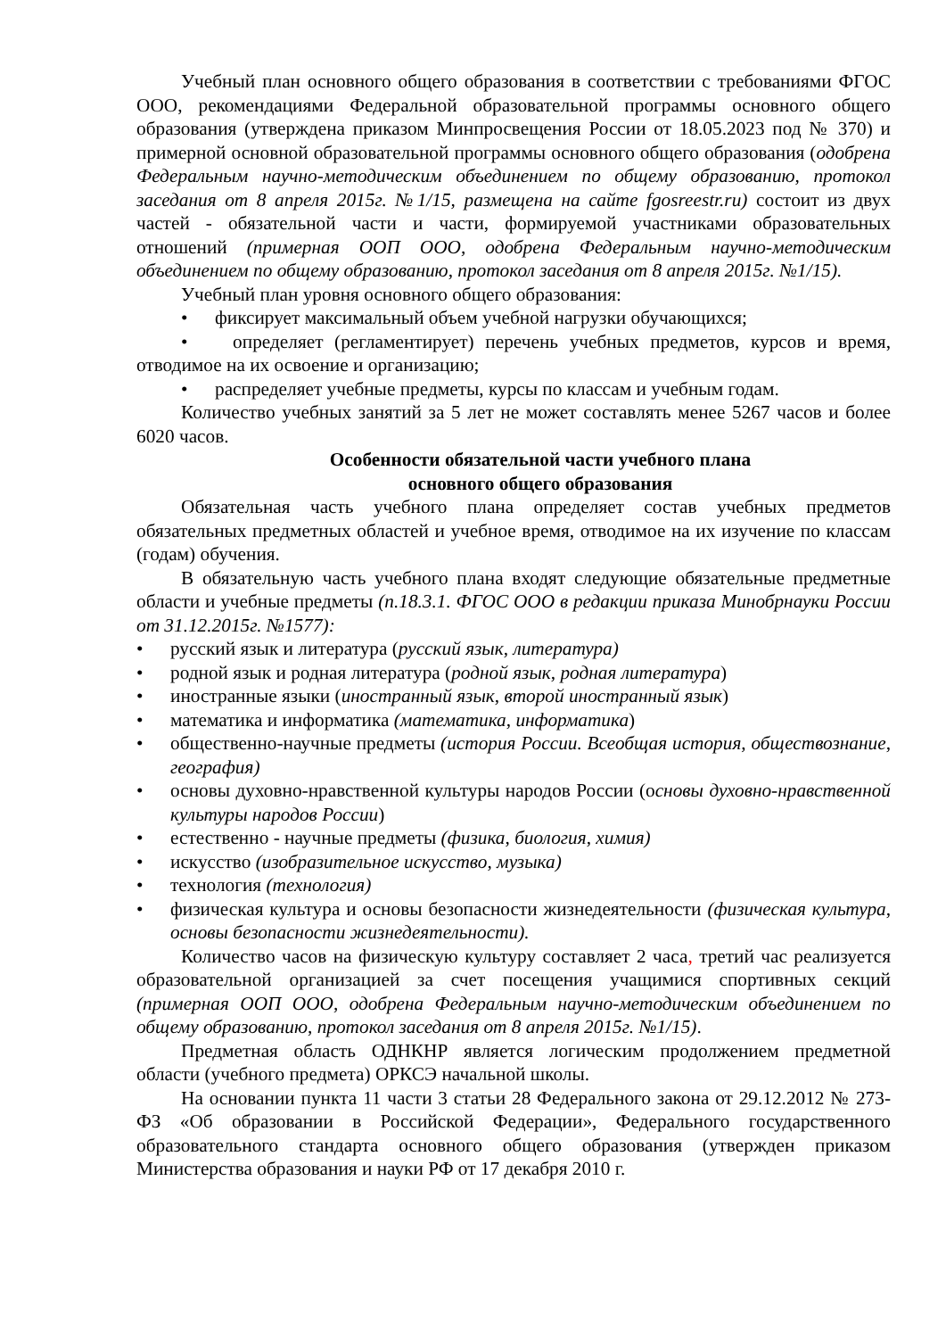Учебный план основного общего образования в соответствии с требованиями ФГОС ООО, рекомендациями Федеральной образовательной программы основного общего образования (утверждена приказом Минпросвещения России от 18.05.2023 под № 370) и примерной основной образовательной программы основного общего образования (одобрена Федеральным научно-методическим объединением по общему образованию, протокол заседания от 8 апреля 2015г. №1/15, размещена на сайте fgosreestr.ru) состоит из двух частей - обязательной части и части, формируемой участниками образовательных отношений (примерная ООП ООО, одобрена Федеральным научно-методическим объединением по общему образованию, протокол заседания от 8 апреля 2015г. №1/15).
Учебный план уровня основного общего образования:
• фиксирует максимальный объем учебной нагрузки обучающихся;
• определяет (регламентирует) перечень учебных предметов, курсов и время, отводимое на их освоение и организацию;
• распределяет учебные предметы, курсы по классам и учебным годам.
Количество учебных занятий за 5 лет не может составлять менее 5267 часов и более 6020 часов.
Особенности обязательной части учебного плана
основного общего образования
Обязательная часть учебного плана определяет состав учебных предметов обязательных предметных областей и учебное время, отводимое на их изучение по классам (годам) обучения.
В обязательную часть учебного плана входят следующие обязательные предметные области и учебные предметы (п.18.3.1. ФГОС ООО в редакции приказа Минобрнауки России от 31.12.2015г. №1577):
• русский язык и литература (русский язык, литература)
• родной язык и родная литература (родной язык, родная литература)
• иностранные языки (иностранный язык, второй иностранный язык)
• математика и информатика (математика, информатика)
• общественно-научные предметы (история России. Всеобщая история, обществознание, география)
• основы духовно-нравственной культуры народов России (основы духовно-нравственной культуры народов России)
• естественно - научные предметы (физика, биология, химия)
• искусство (изобразительное искусство, музыка)
• технология (технология)
• физическая культура и основы безопасности жизнедеятельности (физическая культура, основы безопасности жизнедеятельности).
Количество часов на физическую культуру составляет 2 часа, третий час реализуется образовательной организацией за счет посещения учащимися спортивных секций (примерная ООП ООО, одобрена Федеральным научно-методическим объединением по общему образованию, протокол заседания от 8 апреля 2015г. №1/15).
Предметная область ОДНКНР является логическим продолжением предметной области (учебного предмета) ОРКСЭ начальной школы.
На основании пункта 11 части 3 статьи 28 Федерального закона от 29.12.2012 № 273-ФЗ «Об образовании в Российской Федерации», Федерального государственного образовательного стандарта основного общего образования (утвержден приказом Министерства образования и науки РФ от 17 декабря 2010 г.